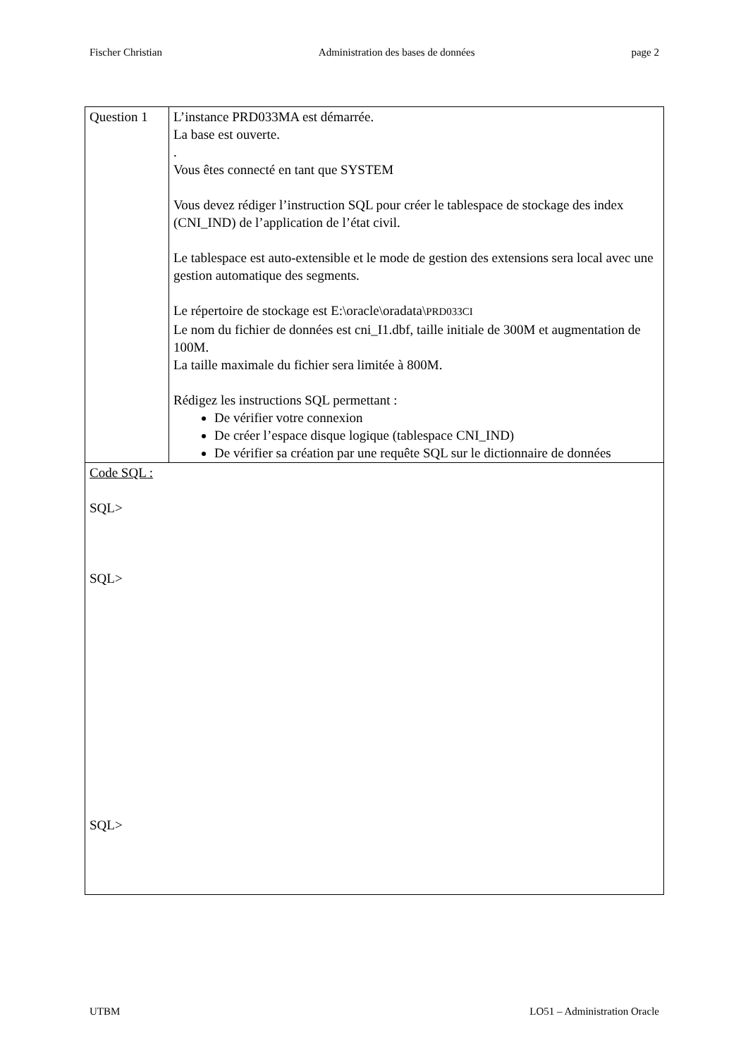Fischer Christian Administration des bases de données page 2
| Question 1 | L’instance PRD033MA est démarrée. La base est ouverte. . Vous êtes connecté en tant que SYSTEM Vous devez rédiger l’instruction SQL pour créer le tablespace de stockage des index (CNI_IND) de l’application de l’état civil. Le tablespace est auto-extensible et le mode de gestion des extensions sera local avec une gestion automatique des segments. Le répertoire de stockage est E:\oracle\oradata\ PRD033CI Le nom du fichier de données est cni_I1.dbf, taille initiale de 300M et augmentation de 100M. La taille maximale du fichier sera limitée à 800M. Rédigez les instructions SQL permettant : De vérifier votre connexion De créer l’espace disque logique (tablespace CNI_IND) De vérifier sa création par une requête SQL sur le dictionnaire de données |
| Code SQL : SQL> SQL> SQL> | |
UTBM LO51 – Administration Oracle